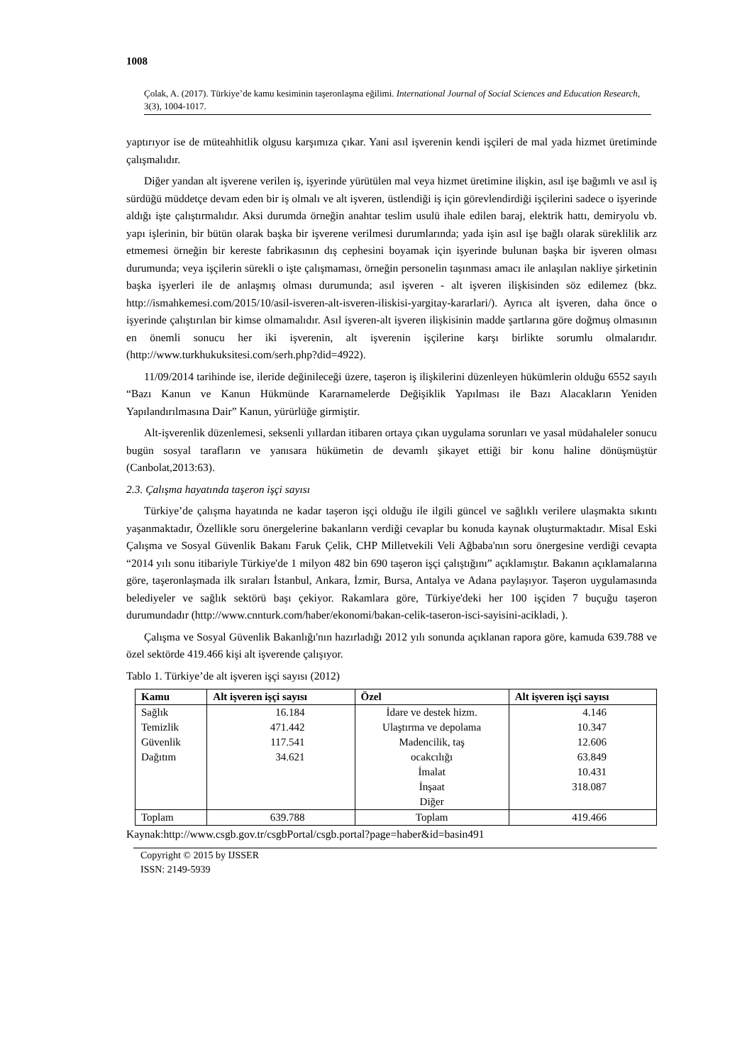1008
Çolak, A. (2017). Türkiye’de kamu kesiminin taşeronlaşma eğilimi. International Journal of Social Sciences and Education Research, 3(3), 1004-1017.
yaptırıyor ise de müteahhitlik olgusu karşımıza çıkar. Yani asıl işverenin kendi işçileri de mal yada hizmet üretiminde çalışmalıdır.
Diğer yandan alt işverene verilen iş, işyerinde yürütülen mal veya hizmet üretimine ilişkin, asıl işe bağımlı ve asıl iş sürdüğü müddetçe devam eden bir iş olmalı ve alt işveren, üstlendiği iş için görevlendirdiği işçilerini sadece o işyerinde aldığı işte çalıştırmalıdır. Aksi durumda örneğin anahtar teslim usulü ihale edilen baraj, elektrik hattı, demiryolu vb. yapı işlerinin, bir bütün olarak başka bir işverene verilmesi durumlarında; yada işin asıl işe bağlı olarak süreklilik arz etmemesi örneğin bir kereste fabrikasının dış cephesini boyamak için işyerinde bulunan başka bir işveren olması durumunda; veya işçilerin sürekli o işte çalışmaması, örneğin personelin taşınması amacı ile anlaşılan nakliye şirketinin başka işyerleri ile de anlaşmış olması durumunda; asıl işveren - alt işveren ilişkisinden söz edilemez (bkz. http://ismahkemesi.com/2015/10/asil-isveren-alt-isveren-iliskisi-yargitay-kararlari/). Ayrıca alt işveren, daha önce o işyerinde çalıştırılan bir kimse olmamalıdır. Asıl işveren-alt işveren ilişkisinin madde şartlarına göre doğmuş olmasının en önemli sonucu her iki işverenin, alt işverenin işçilerine karşı birlikte sorumlu olmalarıdır. (http://www.turkhukuksitesi.com/serh.php?did=4922).
11/09/2014 tarihinde ise, ileride değinileceği üzere, taşeron iş ilişkilerini düzenleyen hükümlerin olduğu 6552 sayılı “Bazı Kanun ve Kanun Hükmünde Kararnamelerde Değişiklik Yapılması ile Bazı Alacakların Yeniden Yapılandırılmasına Dair” Kanun, yürürlüğe girmiştir.
Alt-işverenlik düzenlemesi, seksenli yıllardan itibaren ortaya çıkan uygulama sorunları ve yasal müdahaleler sonucu bugün sosyal tarafların ve yanısara hükümetin de devamlı şikayet ettiği bir konu haline dönüşmüştür (Canbolat,2013:63).
2.3. Çalışma hayatında taşeron işçi sayısı
Türkiye’de çalışma hayatında ne kadar taşeron işçi olduğu ile ilgili güncel ve sağlıklı verilere ulaşmakta sıkıntı yaşanmaktadır, Özellikle soru önergelerine bakanların verdiği cevaplar bu konuda kaynak oluşturmaktadır. Misal Eski Çalışma ve Sosyal Güvenlik Bakanı Faruk Çelik, CHP Milletvekili Veli Ağbaba'nın soru önergesine verdiği cevapta “2014 yılı sonu itibariyle Türkiye'de 1 milyon 482 bin 690 taşeron işçi çalıştığını” açıklamıştır. Bakanın açıklamalarına göre, taşeronlaşmada ilk sıraları İstanbul, Ankara, İzmir, Bursa, Antalya ve Adana paylaşıyor. Taşeron uygulamasında belediyeler ve sağlık sektörü başı çekiyor. Rakamlara göre, Türkiye'deki her 100 işçiden 7 buçuğu taşeron durumundadır (http://www.cnnturk.com/haber/ekonomi/bakan-celik-taseron-isci-sayisini-acikladi, ).
Çalışma ve Sosyal Güvenlik Bakanlığı'nın hazırladığı 2012 yılı sonunda açıklanan rapora göre, kamuda 639.788 ve özel sektörde 419.466 kişi alt işverende çalışıyor.
Tablo 1. Türkiye’de alt işveren işçi sayısı (2012)
| Kamu | Alt işveren işçi sayısı | Özel | Alt işveren işçi sayısı |
| --- | --- | --- | --- |
| Sağlık Temizlik Güvenlik Dağıtım | 16.184 471.442 117.541 34.621 | İdare ve destek hizm. Ulaştırma ve depolama Madencilik, taş ocakcılığı İmalat İnşaat Diğer | 4.146 10.347 12.606 63.849 10.431 318.087 |
| Toplam | 639.788 | Toplam | 419.466 |
Kaynak:http://www.csgb.gov.tr/csgbPortal/csgb.portal?page=haber&id=basin491
Copyright © 2015 by IJSSER
ISSN: 2149-5939